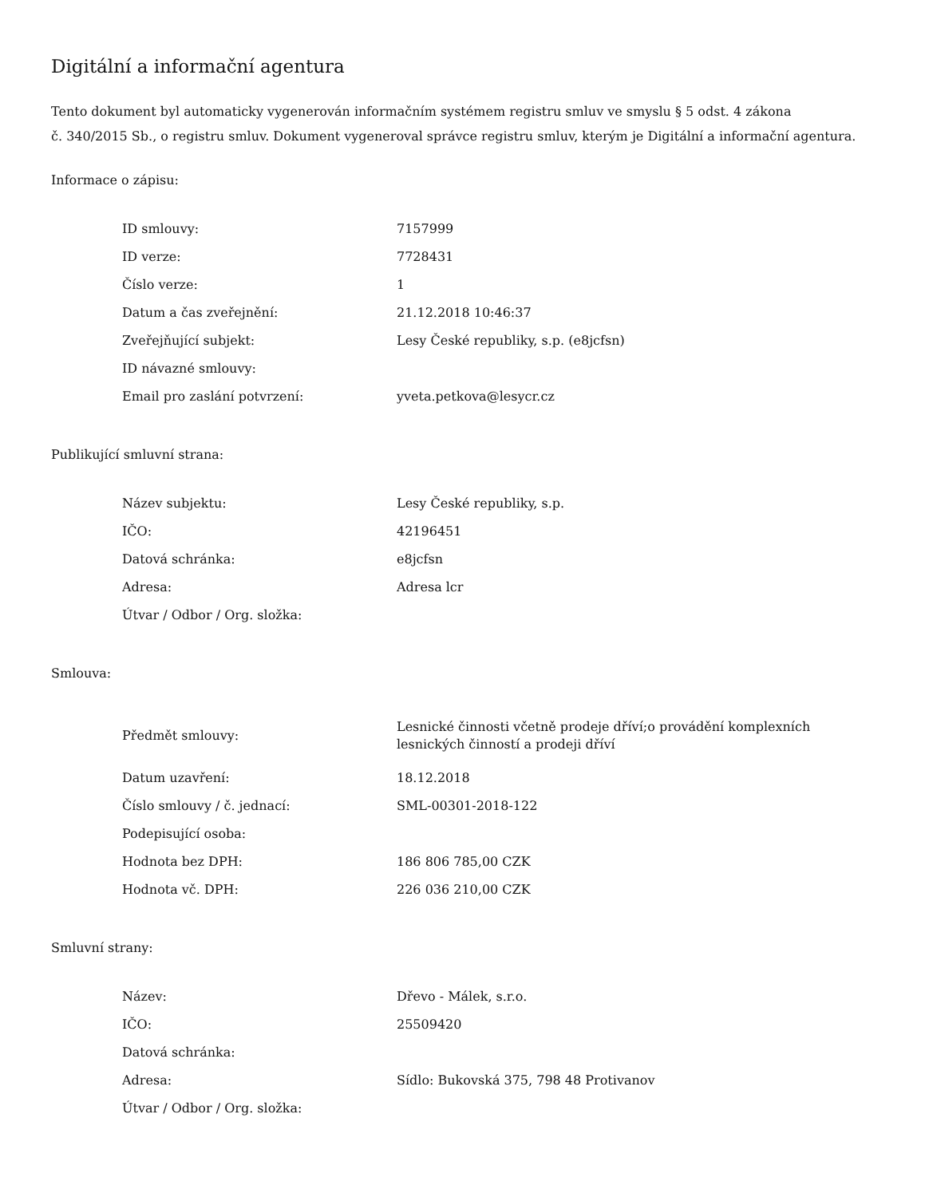Digitální a informační agentura
Tento dokument byl automaticky vygenerován informačním systémem registru smluv ve smyslu § 5 odst. 4 zákona
č. 340/2015 Sb., o registru smluv. Dokument vygeneroval správce registru smluv, kterým je Digitální a informační agentura.
Informace o zápisu:
| ID smlouvy: | 7157999 |
| ID verze: | 7728431 |
| Číslo verze: | 1 |
| Datum a čas zveřejnění: | 21.12.2018 10:46:37 |
| Zveřejňující subjekt: | Lesy České republiky, s.p. (e8jcfsn) |
| ID návazné smlouvy: | |
| Email pro zaslání potvrzení: | yveta.petkova@lesycr.cz |
Publikující smluvní strana:
| Název subjektu: | Lesy České republiky, s.p. |
| IČO: | 42196451 |
| Datová schránka: | e8jcfsn |
| Adresa: | Adresa lcr |
| Útvar / Odbor / Org. složka: | |
Smlouva:
| Předmět smlouvy: | Lesnické činnosti včetně prodeje dříví;o provádění komplexních lesnických činností a prodeji dříví |
| Datum uzavření: | 18.12.2018 |
| Číslo smlouvy / č. jednací: | SML-00301-2018-122 |
| Podepisující osoba: | |
| Hodnota bez DPH: | 186 806 785,00 CZK |
| Hodnota vč. DPH: | 226 036 210,00 CZK |
Smluvní strany:
| Název: | Dřevo - Málek, s.r.o. |
| IČO: | 25509420 |
| Datová schránka: | |
| Adresa: | Sídlo: Bukovská 375, 798 48 Protivanov |
| Útvar / Odbor / Org. složka: | |